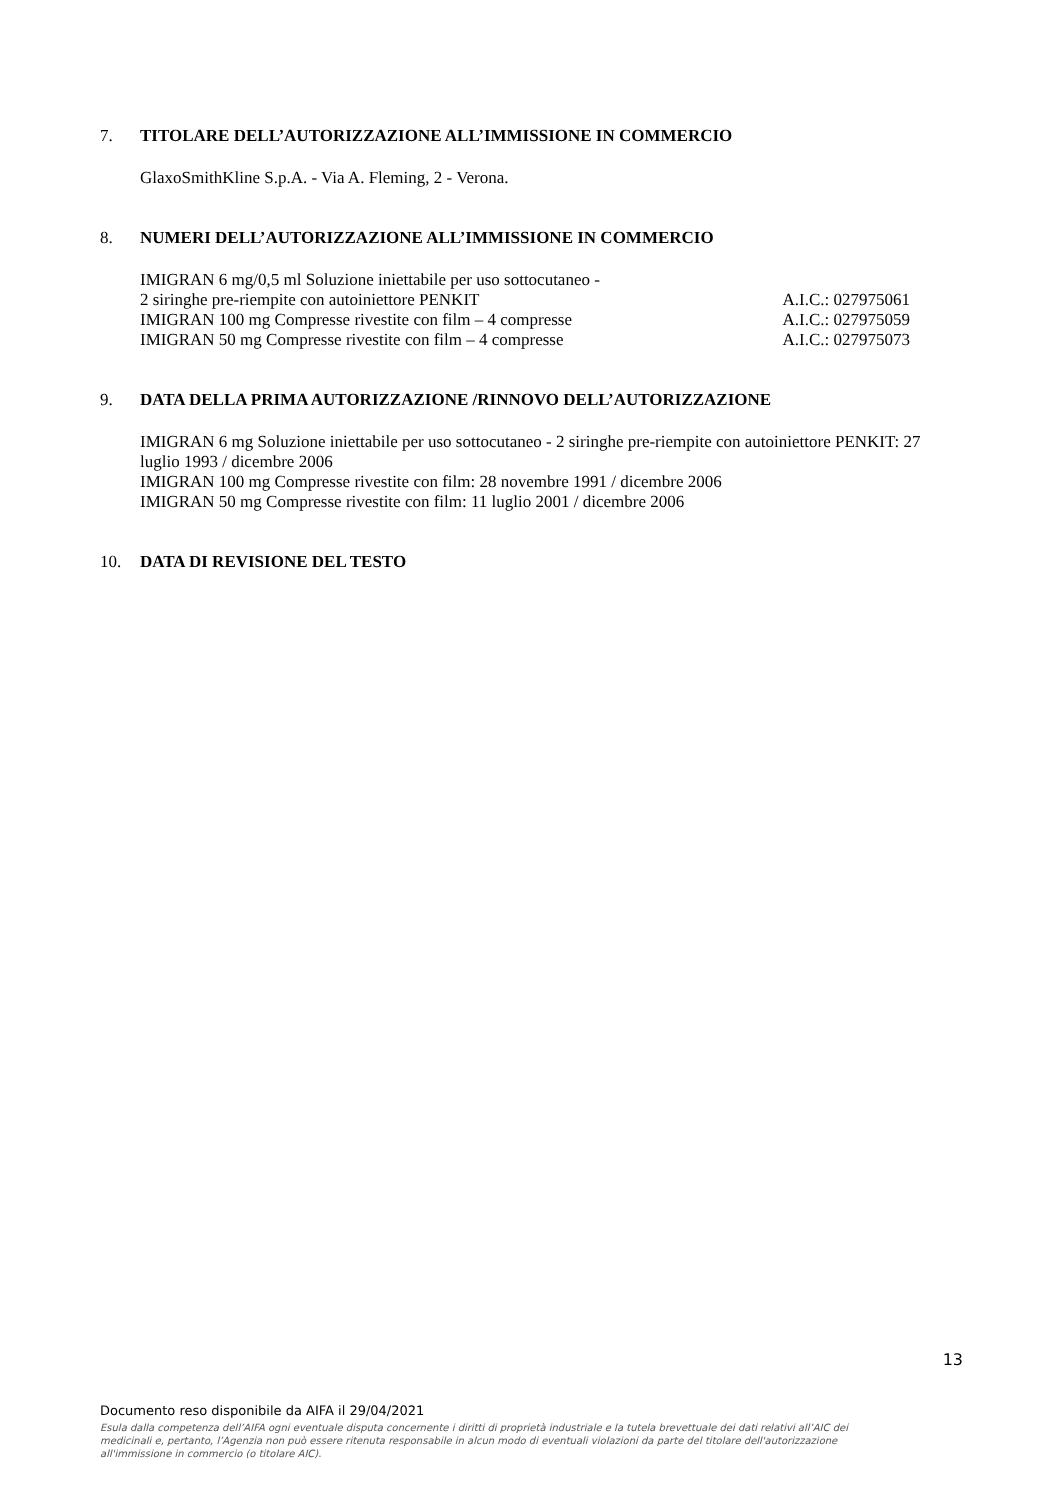7. TITOLARE DELL’AUTORIZZAZIONE ALL’IMMISSIONE IN COMMERCIO
GlaxoSmithKline S.p.A. - Via A. Fleming, 2 - Verona.
8. NUMERI DELL’AUTORIZZAZIONE ALL’IMMISSIONE IN COMMERCIO
| IMIGRAN 6 mg/0,5 ml Soluzione iniettabile per uso sottocutaneo - | |
| 2 siringhe pre-riempite con autoiniettore PENKIT | A.I.C.: 027975061 |
| IMIGRAN 100 mg Compresse rivestite con film – 4 compresse | A.I.C.: 027975059 |
| IMIGRAN 50 mg Compresse rivestite con film – 4 compresse | A.I.C.: 027975073 |
9. DATA DELLA PRIMA AUTORIZZAZIONE /RINNOVO DELL’AUTORIZZAZIONE
IMIGRAN 6 mg Soluzione iniettabile per uso sottocutaneo - 2 siringhe pre-riempite con autoiniettore PENKIT: 27 luglio 1993 / dicembre 2006
IMIGRAN 100 mg Compresse rivestite con film: 28 novembre 1991 / dicembre 2006
IMIGRAN 50 mg Compresse rivestite con film: 11 luglio 2001 / dicembre 2006
10. DATA DI REVISIONE DEL TESTO
13
Documento reso disponibile da AIFA il 29/04/2021
Esula dalla competenza dell’AIFA ogni eventuale disputa concernente i diritti di proprietà industriale e la tutela brevettuale dei dati relativi all’AIC dei medicinali e, pertanto, l’Agenzia non può essere ritenuta responsabile in alcun modo di eventuali violazioni da parte del titolare dell'autorizzazione all'immissione in commercio (o titolare AIC).